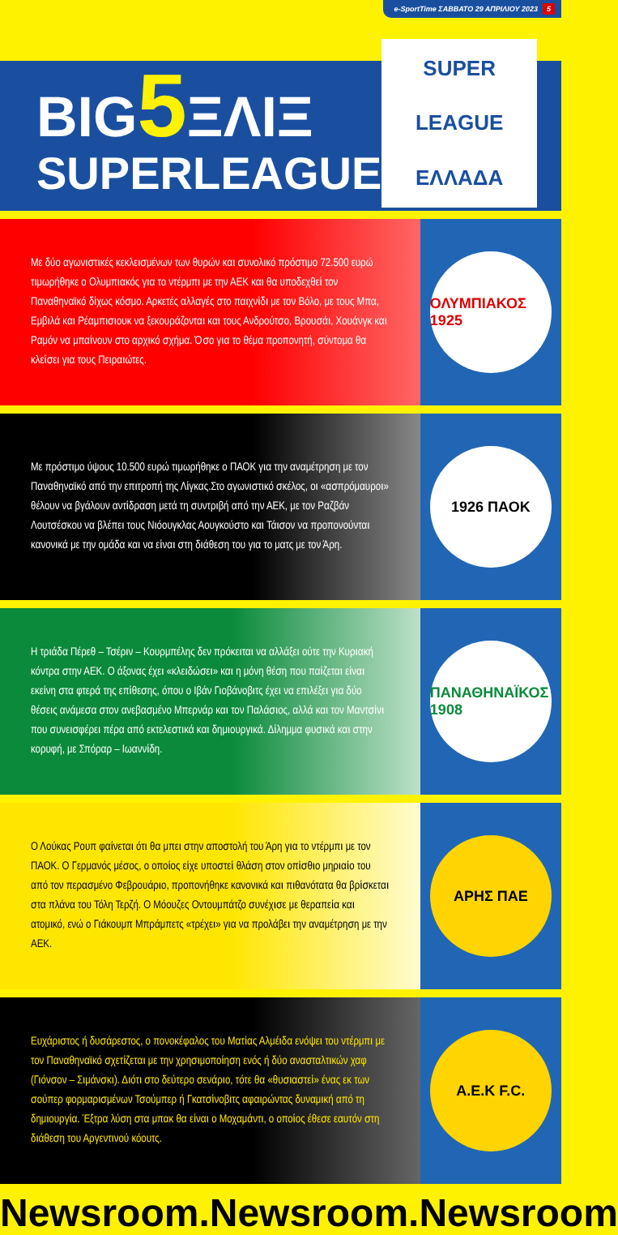e-SportTime ΣΑΒΒΑΤΟ 29 ΑΠΡΙΛΙΟΥ 2023 5
BIG5 ΞΛΙΞ
SUPERLEAGUE
SUPER
LEAGUE
ΕΛΛΑΔΑ
Με δύο αγωνιστικές κεκλεισμένων των θυρών και συνολικό πρόστιμο 72.500 ευρώ τιμωρήθηκε ο Ολυμπιακός για το ντέρμπι με την ΑΕΚ και θα υποδεχθεί τον Παναθηναϊκό δίχως κόσμο. Αρκετές αλλαγές στο παιχνίδι με τον Βόλο, με τους Μπα, Εμβιλά και Ρέαμπισιουκ να ξεκουράζονται και τους Ανδρούτσο, Βρουσάι, Χουάνγκ και Ραμόν να μπαίνουν στο αρχικό σχήμα. Όσο για το θέμα προπονητή, σύντομα θα κλείσει για τους Πειραιώτες.
ΟΛΥΜΠΙΑΚΟΣ 1925
Με πρόστιμο ύψους 10.500 ευρώ τιμωρήθηκε ο ΠΑΟΚ για την αναμέτρηση με τον Παναθηναϊκό από την επιτροπή της Λίγκας.Στο αγωνιστικό σκέλος, οι «ασπρόμαυροι» θέλουν να βγάλουν αντίδραση μετά τη συντριβή από την ΑΕΚ, με τον Ραζβάν Λουτσέσκου να βλέπει τους Νιόουγκλας Αουγκούστο και Τάισον να προπονούνται κανονικά με την ομάδα και να είναι στη διάθεση του για το ματς με τον Άρη.
1926 ΠΑΟΚ
Η τριάδα Πέρεθ – Τσέριν – Κουρμπέλης δεν πρόκειται να αλλάξει ούτε την Κυριακή κόντρα στην ΑΕΚ. Ο άξονας έχει «κλειδώσει» και η μόνη θέση που παίζεται είναι εκείνη στα φτερά της επίθεσης, όπου ο Ιβάν Γιοβάνοβιτς έχει να επιλέξει για δύο θέσεις ανάμεσα στον ανεβασμένο Μπερνάρ και τον Παλάσιος, αλλά και τον Μαντσίνι που συνεισφέρει πέρα από εκτελεστικά και δημιουργικά. Δίλημμα φυσικά και στην κορυφή, με Σπόραρ – Ιωαννίδη.
ΠΑΝΑΘΗΝΑΪΚΟΣ 1908
Ο Λούκας Ρουπ φαίνεται ότι θα μπει στην αποστολή του Άρη για το ντέρμπι με τον ΠΑΟΚ. Ο Γερμανός μέσος, ο οποίος είχε υποστεί θλάση στον οπίσθιο μηριαίο του από τον περασμένο Φεβρουάριο, προπονήθηκε κανονικά και πιθανότατα θα βρίσκεται στα πλάνα του Τόλη Τερζή. Ο Μόουζες Οντουμπάτζο συνέχισε με θεραπεία και ατομικό, ενώ ο Γιάκουμπ Μπράμπετς «τρέχει» για να προλάβει την αναμέτρηση με την ΑΕΚ.
ΑΡΗΣ ΠΑΕ
Ευχάριστος ή δυσάρεστος, ο πονοκέφαλος του Ματίας Αλμέιδα ενόψει του ντέρμπι με τον Παναθηναϊκό σχετίζεται με την χρησιμοποίηση ενός ή δύο ανασταλτικών χαφ (Γιόνσον – Σιμάνσκι). Διότι στο δεύτερο σενάριο, τότε θα «θυσιαστεί» ένας εκ των σούπερ φορμαρισμένων Τσούμπερ ή Γκατσίνοβιτς αφαιρώντας δυναμική από τη δημιουργία. Έξτρα λύση στα μπακ θα είναι ο Μοχαμάντι, ο οποίος έθεσε εαυτόν στη διάθεση του Αργεντινού κόουτς.
Α.Ε.Κ F.C.
Newsroom.Newsroom.Newsroom